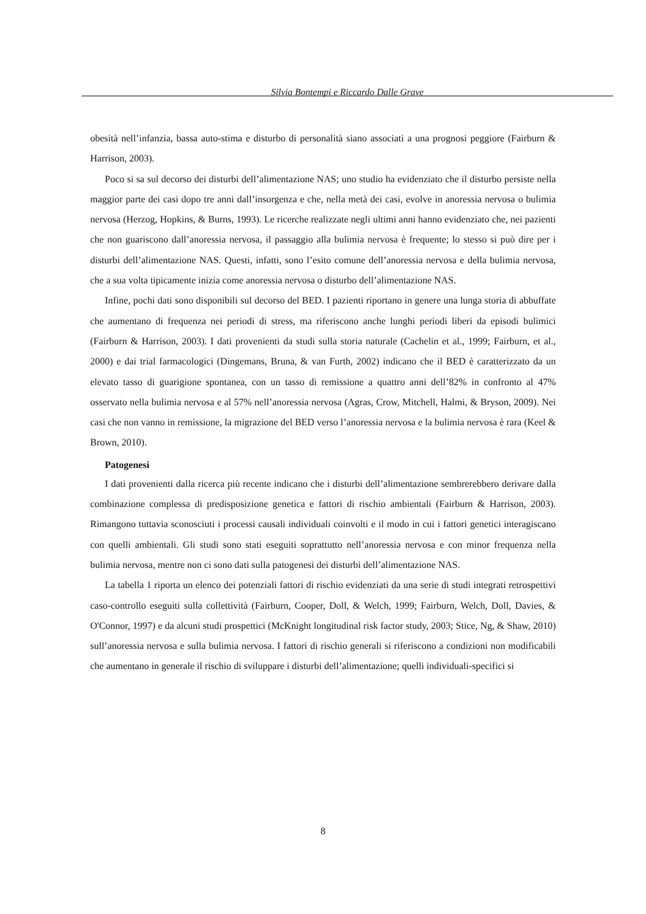Silvia Bontempi e Riccardo Dalle Grave
obesità nell’infanzia, bassa auto-stima e disturbo di personalità siano associati a una prognosi peggiore (Fairburn & Harrison, 2003).
Poco si sa sul decorso dei disturbi dell’alimentazione NAS; uno studio ha evidenziato che il disturbo persiste nella maggior parte dei casi dopo tre anni dall’insorgenza e che, nella metà dei casi, evolve in anoressia nervosa o bulimia nervosa (Herzog, Hopkins, & Burns, 1993). Le ricerche realizzate negli ultimi anni hanno evidenziato che, nei pazienti che non guariscono dall’anoressia nervosa, il passaggio alla bulimia nervosa è frequente; lo stesso si può dire per i disturbi dell’alimentazione NAS. Questi, infatti, sono l’esito comune dell’anoressia nervosa e della bulimia nervosa, che a sua volta tipicamente inizia come anoressia nervosa o disturbo dell’alimentazione NAS.
Infine, pochi dati sono disponibili sul decorso del BED. I pazienti riportano in genere una lunga storia di abbuffate che aumentano di frequenza nei periodi di stress, ma riferiscono anche lunghi periodi liberi da episodi bulimici (Fairburn & Harrison, 2003). I dati provenienti da studi sulla storia naturale (Cachelin et al., 1999; Fairburn, et al., 2000) e dai trial farmacologici (Dingemans, Bruna, & van Furth, 2002) indicano che il BED è caratterizzato da un elevato tasso di guarigione spontanea, con un tasso di remissione a quattro anni dell’82% in confronto al 47% osservato nella bulimia nervosa e al 57% nell’anoressia nervosa (Agras, Crow, Mitchell, Halmi, & Bryson, 2009). Nei casi che non vanno in remissione, la migrazione del BED verso l’anoressia nervosa e la bulimia nervosa è rara (Keel & Brown, 2010).
Patogenesi
I dati provenienti dalla ricerca più recente indicano che i disturbi dell’alimentazione sembrerebbero derivare dalla combinazione complessa di predisposizione genetica e fattori di rischio ambientali (Fairburn & Harrison, 2003). Rimangono tuttavia sconosciuti i processi causali individuali coinvolti e il modo in cui i fattori genetici interagiscano con quelli ambientali. Gli studi sono stati eseguiti soprattutto nell’anoressia nervosa e con minor frequenza nella bulimia nervosa, mentre non ci sono dati sulla patogenesi dei disturbi dell’alimentazione NAS.
La tabella 1 riporta un elenco dei potenziali fattori di rischio evidenziati da una serie di studi integrati retrospettivi caso-controllo eseguiti sulla collettività (Fairburn, Cooper, Doll, & Welch, 1999; Fairburn, Welch, Doll, Davies, & O'Connor, 1997) e da alcuni studi prospettici (McKnight longitudinal risk factor study, 2003; Stice, Ng, & Shaw, 2010) sull’anoressia nervosa e sulla bulimia nervosa. I fattori di rischio generali si riferiscono a condizioni non modificabili che aumentano in generale il rischio di sviluppare i disturbi dell’alimentazione; quelli individuali-specifici si
8